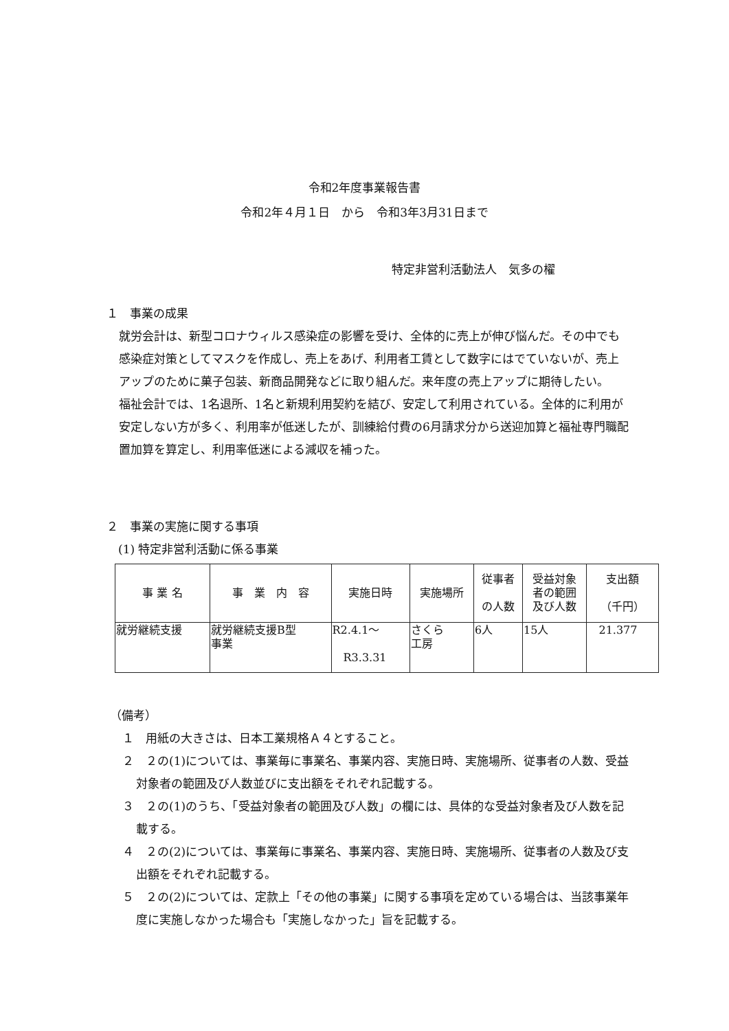令和2年度事業報告書
令和2年４月１日　から　令和3年3月31日まで
特定非営利活動法人　気多の櫂
１　事業の成果
就労会計は、新型コロナウィルス感染症の影響を受け、全体的に売上が伸び悩んだ。その中でも感染症対策としてマスクを作成し、売上をあげ、利用者工賃として数字にはでていないが、売上アップのために菓子包装、新商品開発などに取り組んだ。来年度の売上アップに期待したい。
福祉会計では、1名退所、1名と新規利用契約を結び、安定して利用されている。全体的に利用が安定しない方が多く、利用率が低迷したが、訓練給付費の6月請求分から送迎加算と福祉専門職配置加算を算定し、利用率低迷による減収を補った。
２　事業の実施に関する事項
　(1) 特定非営利活動に係る事業
| 事 業 名 | 事 業 内 容 | 実施日時 | 実施場所 | 従事者 の人数 | 受益対象 者の範囲 及び人数 | 支出額 （千円） |
| --- | --- | --- | --- | --- | --- | --- |
| 就労継続支援 | 就労継続支援B型 事業 | R2.4.1～ R3.3.31 | さくら 工房 | 6人 | 15人 | 21.377 |
（備考）
１　用紙の大きさは、日本工業規格Ａ４とすること。
２　２の(1)については、事業毎に事業名、事業内容、実施日時、実施場所、従事者の人数、受益対象者の範囲及び人数並びに支出額をそれぞれ記載する。
３　２の(1)のうち、「受益対象者の範囲及び人数」の欄には、具体的な受益対象者及び人数を記載する。
４　２の(2)については、事業毎に事業名、事業内容、実施日時、実施場所、従事者の人数及び支出額をそれぞれ記載する。
５　２の(2)については、定款上「その他の事業」に関する事項を定めている場合は、当該事業年度に実施しなかった場合も「実施しなかった」旨を記載する。